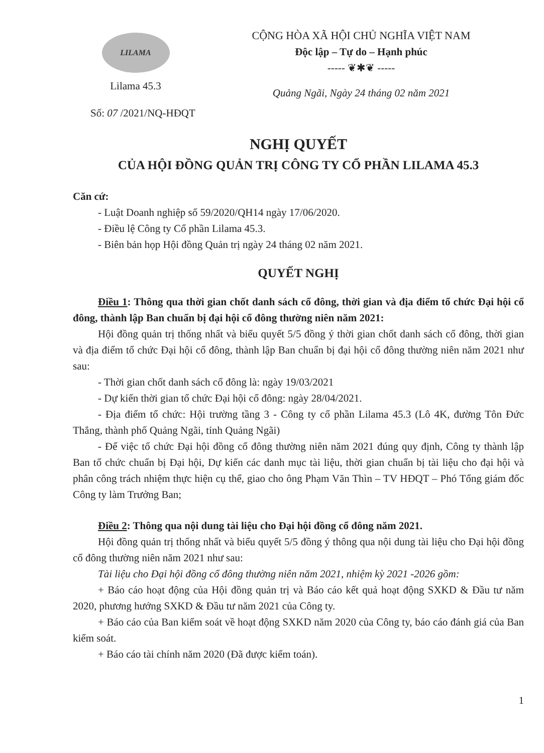LILAMA
Lilama 45.3
CỘNG HÒA XÃ HỘI CHỦ NGHĨA VIỆT NAM
Độc lập – Tự do – Hạnh phúc
----- ❦✱❦ -----
Quảng Ngãi, Ngày 24 tháng 02 năm 2021
Số: 07 /2021/NQ-HĐQT
NGHỊ QUYẾT
CỦA HỘI ĐỒNG QUẢN TRỊ CÔNG TY CỔ PHẦN LILAMA 45.3
Căn cứ:
- Luật Doanh nghiệp số 59/2020/QH14 ngày 17/06/2020.
- Điều lệ Công ty Cổ phần Lilama 45.3.
- Biên bản họp Hội đồng Quản trị ngày 24 tháng 02 năm 2021.
QUYẾT NGHỊ
Điều 1: Thông qua thời gian chốt danh sách cổ đông, thời gian và địa điểm tổ chức Đại hội cổ đông, thành lập Ban chuẩn bị đại hội cổ đông thường niên năm 2021:
Hội đồng quản trị thống nhất và biểu quyết 5/5 đồng ý thời gian chốt danh sách cổ đông, thời gian và địa điểm tổ chức Đại hội cổ đông, thành lập Ban chuẩn bị đại hội cổ đông thường niên năm 2021 như sau:
- Thời gian chốt danh sách cổ đông là: ngày 19/03/2021
- Dự kiến thời gian tổ chức Đại hội cổ đông: ngày 28/04/2021.
- Địa điểm tổ chức: Hội trường tầng 3 - Công ty cổ phần Lilama 45.3 (Lô 4K, đường Tôn Đức Thắng, thành phố Quảng Ngãi, tỉnh Quảng Ngãi)
- Để việc tổ chức Đại hội đồng cổ đông thường niên năm 2021 đúng quy định, Công ty thành lập Ban tổ chức chuẩn bị Đại hội, Dự kiến các danh mục tài liệu, thời gian chuẩn bị tài liệu cho đại hội và phân công trách nhiệm thực hiện cụ thể, giao cho ông Phạm Văn Thìn – TV HĐQT – Phó Tổng giám đốc Công ty làm Trưởng Ban;
Điều 2: Thông qua nội dung tài liệu cho Đại hội đồng cổ đông năm 2021.
Hội đồng quản trị thống nhất và biểu quyết 5/5 đồng ý thông qua nội dung tài liệu cho Đại hội đồng cổ đông thường niên năm 2021 như sau:
Tài liệu cho Đại hội đồng cổ đông thường niên năm 2021, nhiệm kỳ 2021 -2026 gồm:
+ Báo cáo hoạt động của Hội đồng quản trị và Báo cáo kết quả hoạt động SXKD & Đầu tư năm 2020, phương hướng SXKD & Đầu tư năm 2021 của Công ty.
+ Báo cáo của Ban kiểm soát về hoạt động SXKD năm 2020 của Công ty, báo cáo đánh giá của Ban kiểm soát.
+ Báo cáo tài chính năm 2020 (Đã được kiểm toán).
1